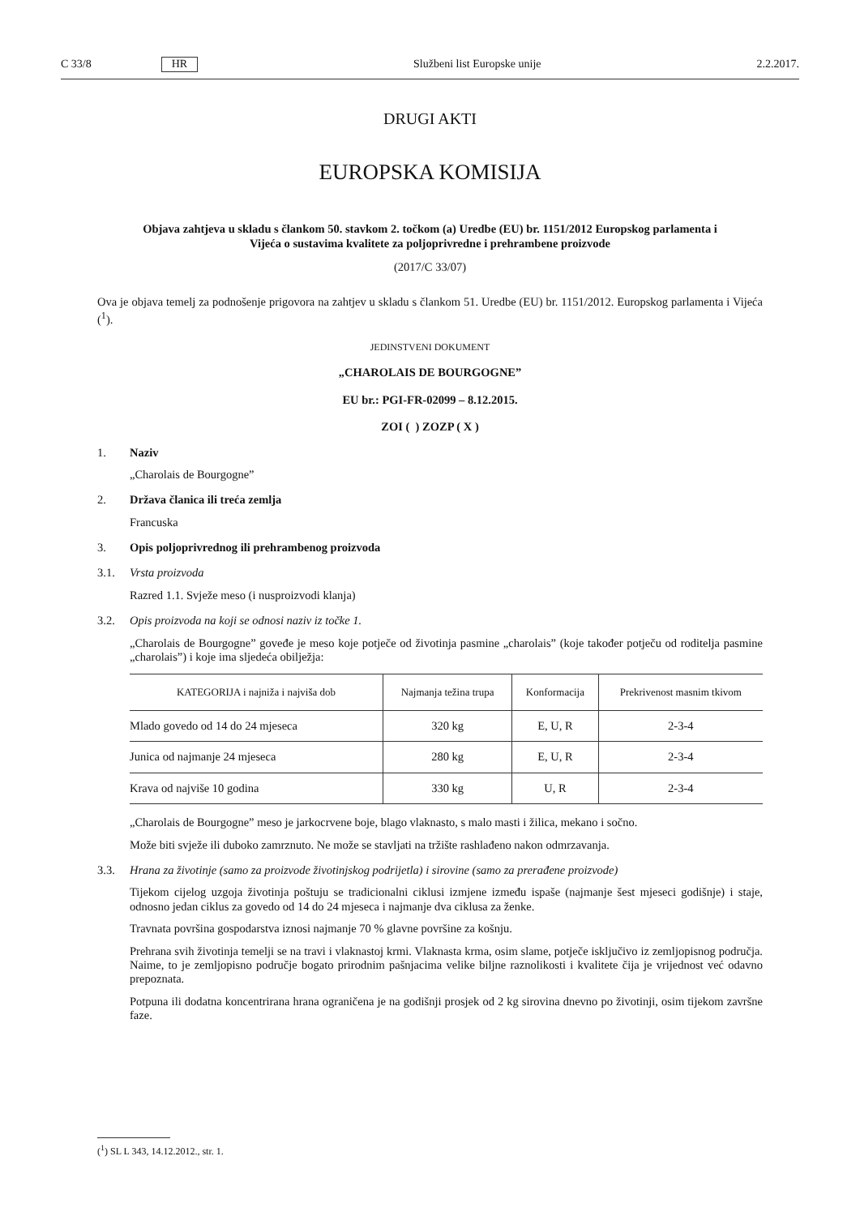C 33/8 HR Službeni list Europske unije 2.2.2017.
DRUGI AKTI
EUROPSKA KOMISIJA
Objava zahtjeva u skladu s člankom 50. stavkom 2. točkom (a) Uredbe (EU) br. 1151/2012 Europskog parlamenta i Vijeća o sustavima kvalitete za poljoprivredne i prehrambene proizvode
(2017/C 33/07)
Ova je objava temelj za podnošenje prigovora na zahtjev u skladu s člankom 51. Uredbe (EU) br. 1151/2012. Europskog parlamenta i Vijeća (<sup>1</sup>).
JEDINSTVENI DOKUMENT
„CHAROLAIS DE BOURGOGNE”
EU br.: PGI-FR-02099 – 8.12.2015.
ZOI ( ) ZOZP ( X )
1. Naziv
„Charolais de Bourgogne”
2. Država članica ili treća zemlja
Francuska
3. Opis poljoprivrednog ili prehrambenog proizvoda
3.1. Vrsta proizvoda
Razred 1.1. Svježe meso (i nusproizvodi klanja)
3.2. Opis proizvoda na koji se odnosi naziv iz točke 1.
„Charolais de Bourgogne” goveđe je meso koje potječe od životinja pasmine „charolais” (koje također potječu od roditelja pasmine „charolais”) i koje ima sljedeća obilježja:
| KATEGORIJA i najniža i najviša dob | Najmanja težina trupa | Konformacija | Prekrivenost masnim tkivom |
| --- | --- | --- | --- |
| Mlado govedo od 14 do 24 mjeseca | 320 kg | E, U, R | 2-3-4 |
| Junica od najmanje 24 mjeseca | 280 kg | E, U, R | 2-3-4 |
| Krava od najviše 10 godina | 330 kg | U, R | 2-3-4 |
„Charolais de Bourgogne” meso je jarkocrvene boje, blago vlaknasto, s malo masti i žilica, mekano i sočno.
Može biti svježe ili duboko zamrznuto. Ne može se stavljati na tržište rashlađeno nakon odmrzavanja.
3.3. Hrana za životinje (samo za proizvode životinjskog podrijetla) i sirovine (samo za prerađene proizvode)
Tijekom cijelog uzgoja životinja poštuju se tradicionalni ciklusi izmjene između ispaše (najmanje šest mjeseci godišnje) i staje, odnosno jedan ciklus za govedo od 14 do 24 mjeseca i najmanje dva ciklusa za ženke.
Travnata površina gospodarstva iznosi najmanje 70 % glavne površine za košnju.
Prehrana svih životinja temelji se na travi i vlaknastoj krmi. Vlaknasta krma, osim slame, potječe isključivo iz zemljopisnog područja. Naime, to je zemljopisno područje bogato prirodnim pašnjacima velike biljne raznolikosti i kvalitete čija je vrijednost već odavno prepoznata.
Potpuna ili dodatna koncentrirana hrana ograničena je na godišnji prosjek od 2 kg sirovina dnevno po životinji, osim tijekom završne faze.
(<sup>1</sup>) SL L 343, 14.12.2012., str. 1.